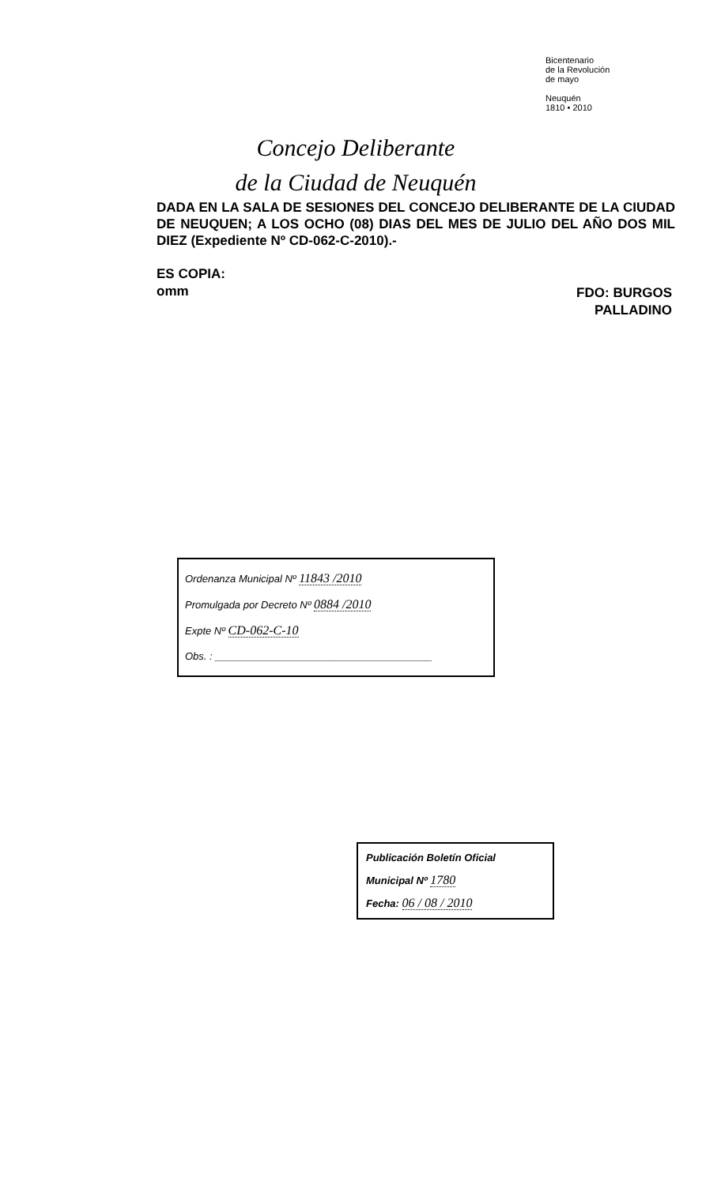Bicentenario
de la Revolución
de mayo
Neuquén
1810 • 2010
Concejo Deliberante
de la Ciudad de Neuquén
DADA EN LA SALA DE SESIONES DEL CONCEJO DELIBERANTE DE LA CIUDAD DE NEUQUEN; A LOS OCHO (08) DIAS DEL MES DE JULIO DEL AÑO DOS MIL DIEZ (Expediente Nº CD-062-C-2010).-
ES COPIA:
omm
FDO: BURGOS
PALLADINO
Ordenanza Municipal Nº 11843 /2010
Promulgada por Decreto Nº 0884 /2010
Expte Nº CD-062-C-10
Obs. : ______________________________________
Publicación Boletín Oficial
Municipal Nº 1780
Fecha: 06 / 08 / 2010